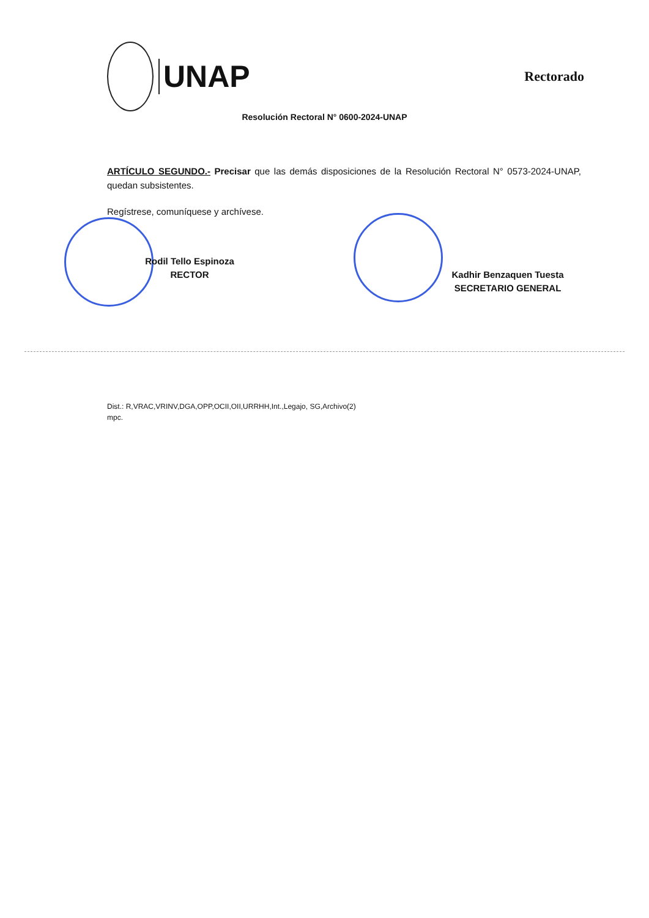UNAP
Rectorado
Resolución Rectoral N° 0600-2024-UNAP
ARTÍCULO SEGUNDO.- Precisar que las demás disposiciones de la Resolución Rectoral N° 0573-2024-UNAP, quedan subsistentes.
Regístrese, comuníquese y archívese.
Rodil Tello Espinoza
RECTOR
Kadhir Benzaquen Tuesta
SECRETARIO GENERAL
Dist.: R,VRAC,VRINV,DGA,OPP,OCII,OII,URRHH,Int.,Legajo, SG,Archivo(2)
mpc.